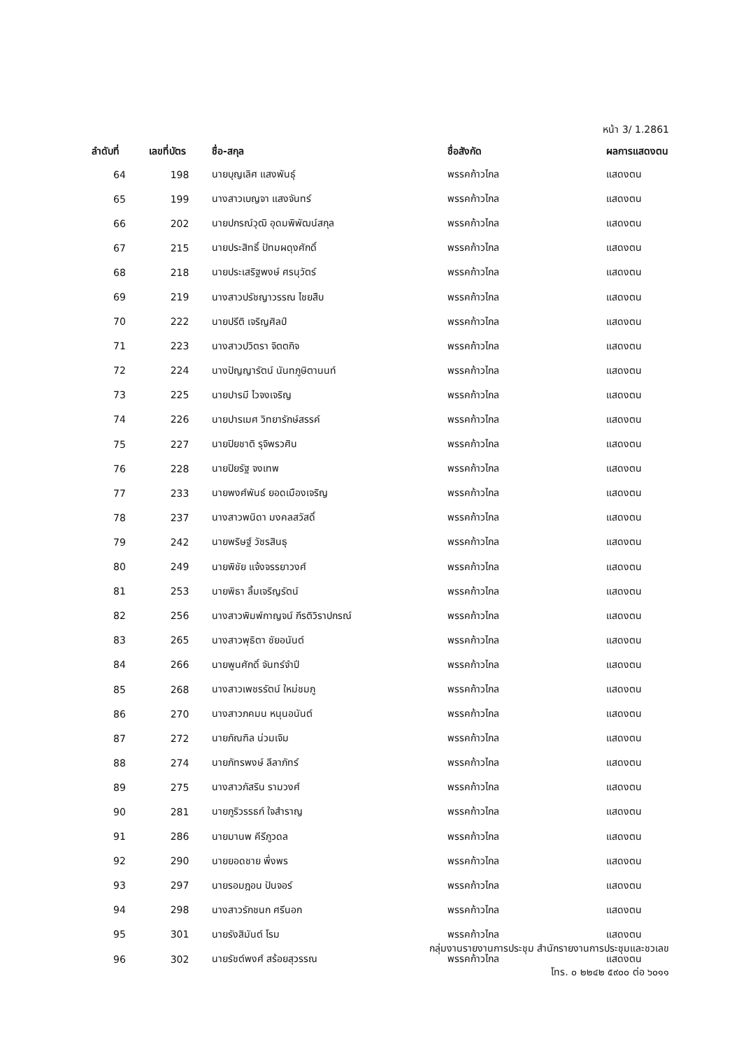หน้า 3/ 1.2861
| ลำดับที่ | เลขที่บัตร | ชื่อ-สกุล | ชื่อสังกัด | ผลการแสดงตน |
| --- | --- | --- | --- | --- |
| 64 | 198 | นายบุญเลิศ แสงพันธุ์ | พรรคก้าวไกล | แสดงตน |
| 65 | 199 | นางสาวเบญจา แสงจันทร์ | พรรคก้าวไกล | แสดงตน |
| 66 | 202 | นายปกรณ์วุฒิ อุดมพิพัฒน์สกุล | พรรคก้าวไกล | แสดงตน |
| 67 | 215 | นายประสิทธิ์ ปัทมผดุงศักดิ์ | พรรคก้าวไกล | แสดงตน |
| 68 | 218 | นายประเสริฐพงษ์ ศรนุวัตร์ | พรรคก้าวไกล | แสดงตน |
| 69 | 219 | นางสาวปรัชญาวรรณ ไชยสืบ | พรรคก้าวไกล | แสดงตน |
| 70 | 222 | นายปรีติ เจริญศิลป์ | พรรคก้าวไกล | แสดงตน |
| 71 | 223 | นางสาวปวิตรา จิตตกิจ | พรรคก้าวไกล | แสดงตน |
| 72 | 224 | นางปัญญารัตน์ นันทภูษิตานนท์ | พรรคก้าวไกล | แสดงตน |
| 73 | 225 | นายปารมี ไวจงเจริญ | พรรคก้าวไกล | แสดงตน |
| 74 | 226 | นายปารเมศ วิทยารักษ์สรรค์ | พรรคก้าวไกล | แสดงตน |
| 75 | 227 | นายปิยชาติ รุจิพรวศิน | พรรคก้าวไกล | แสดงตน |
| 76 | 228 | นายปิยรัฐ จงเทพ | พรรคก้าวไกล | แสดงตน |
| 77 | 233 | นายพงศ์พันธ์ ยอดเมืองเจริญ | พรรคก้าวไกล | แสดงตน |
| 78 | 237 | นางสาวพนิดา มงคลสวัสดิ์ | พรรคก้าวไกล | แสดงตน |
| 79 | 242 | นายพริษฐ์ วัชรสินธุ | พรรคก้าวไกล | แสดงตน |
| 80 | 249 | นายพิชัย แจ้งจรรยาวงศ์ | พรรคก้าวไกล | แสดงตน |
| 81 | 253 | นายพิธา ลิ้มเจริญรัตน์ | พรรคก้าวไกล | แสดงตน |
| 82 | 256 | นางสาวพิมพ์กาญจน์ กีรติวิราปกรณ์ | พรรคก้าวไกล | แสดงตน |
| 83 | 265 | นางสาวพุธิตา ชัยอนันต์ | พรรคก้าวไกล | แสดงตน |
| 84 | 266 | นายพูนศักดิ์ จันทร์จำปี | พรรคก้าวไกล | แสดงตน |
| 85 | 268 | นางสาวเพชรรัตน์ ใหม่ชมภู | พรรคก้าวไกล | แสดงตน |
| 86 | 270 | นางสาวภคมน หนุนอนันต์ | พรรคก้าวไกล | แสดงตน |
| 87 | 272 | นายภัณฑิล น่วมเจิม | พรรคก้าวไกล | แสดงตน |
| 88 | 274 | นายภัทรพงษ์ ลีลาภัทร์ | พรรคก้าวไกล | แสดงตน |
| 89 | 275 | นางสาวภัสริน รามวงศ์ | พรรคก้าวไกล | แสดงตน |
| 90 | 281 | นายภูริวรรธก์ ใจสำราญ | พรรคก้าวไกล | แสดงตน |
| 91 | 286 | นายมานพ คีรีภูวดล | พรรคก้าวไกล | แสดงตน |
| 92 | 290 | นายยอดชาย พึ่งพร | พรรคก้าวไกล | แสดงตน |
| 93 | 297 | นายรอมฎอน ปันจอร์ | พรรคก้าวไกล | แสดงตน |
| 94 | 298 | นางสาวรักชนก ศรีนอก | พรรคก้าวไกล | แสดงตน |
| 95 | 301 | นายรังสิมันต์ โรม | พรรคก้าวไกล | แสดงตน |
| 96 | 302 | นายรัชต์พงศ์ สร้อยสุวรรณ | พรรคก้าวไกล | แสดงตน |
กลุ่มงานรายงานการประชุม สำนักรายงานการประชุมและชวเลข
โทร. ๐ ๒๒๔๒ ๕๙๐๐ ต่อ ๖๐๑๑